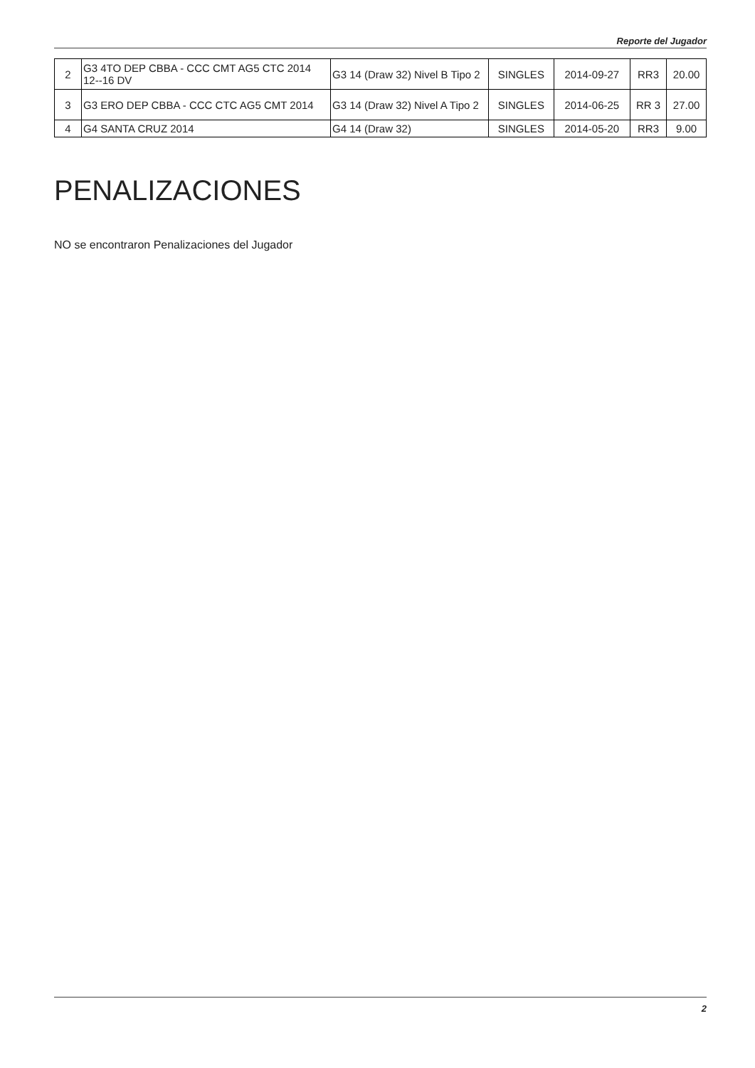Reporte del Jugador
| 2 | G3 4TO DEP CBBA - CCC CMT AG5 CTC 2014 12--16 DV | G3 14 (Draw 32) Nivel B Tipo 2 | SINGLES | 2014-09-27 | RR3 | 20.00 |
| 3 | G3 ERO DEP CBBA - CCC CTC AG5 CMT 2014 | G3 14 (Draw 32) Nivel A Tipo 2 | SINGLES | 2014-06-25 | RR 3 | 27.00 |
| 4 | G4 SANTA CRUZ 2014 | G4 14 (Draw 32) | SINGLES | 2014-05-20 | RR3 | 9.00 |
PENALIZACIONES
NO se encontraron Penalizaciones del Jugador
2